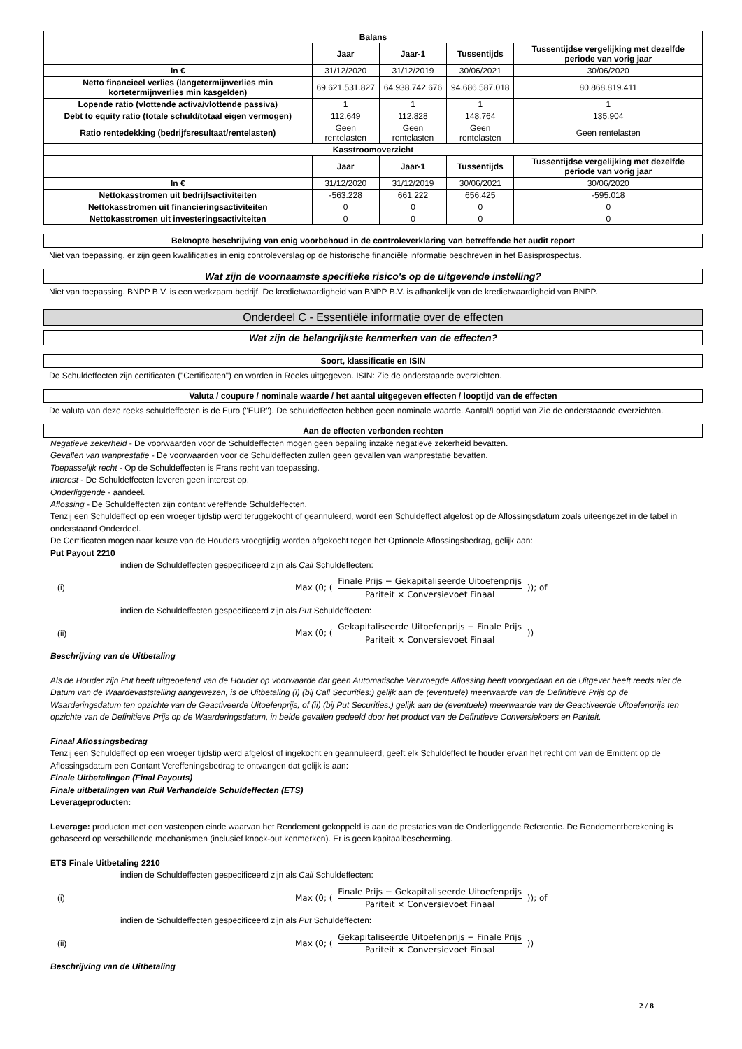| Balans | | | | |
| --- | --- | --- | --- | --- |
| | Jaar | Jaar-1 | Tussentijds | Tussentijdse vergelijking met dezelfde periode van vorig jaar |
| In € | 31/12/2020 | 31/12/2019 | 30/06/2021 | 30/06/2020 |
| Netto financieel verlies (langetermijnverlies min kortetermijnverlies min kasgelden) | 69.621.531.827 | 64.938.742.676 | 94.686.587.018 | 80.868.819.411 |
| Lopende ratio (vlottende activa/vlottende passiva) | 1 | 1 | 1 | 1 |
| Debt to equity ratio (totale schuld/totaal eigen vermogen) | 112.649 | 112.828 | 148.764 | 135.904 |
| Ratio rentedekking (bedrijfsresultaat/rentelasten) | Geen rentelasten | Geen rentelasten | Geen rentelasten | Geen rentelasten |
| Kasstroomoverzicht | | | | |
| | Jaar | Jaar-1 | Tussentijds | Tussentijdse vergelijking met dezelfde periode van vorig jaar |
| In € | 31/12/2020 | 31/12/2019 | 30/06/2021 | 30/06/2020 |
| Nettokasstromen uit bedrijfsactiviteiten | -563.228 | 661.222 | 656.425 | -595.018 |
| Nettokasstromen uit financieringsactiviteiten | 0 | 0 | 0 | 0 |
| Nettokasstromen uit investeringsactiviteiten | 0 | 0 | 0 | 0 |
Beknopte beschrijving van enig voorbehoud in de controleverklaring van betreffende het audit report
Niet van toepassing, er zijn geen kwalificaties in enig controleverslag op de historische financiële informatie beschreven in het Basisprospectus.
Wat zijn de voornaamste specifieke risico's op de uitgevende instelling?
Niet van toepassing. BNPP B.V. is een werkzaam bedrijf. De kredietwaardigheid van BNPP B.V. is afhankelijk van de kredietwaardigheid van BNPP.
Onderdeel C - Essentiële informatie over de effecten
Wat zijn de belangrijkste kenmerken van de effecten?
Soort, klassificatie en ISIN
De Schuldeffecten zijn certificaten ("Certificaten") en worden in Reeks uitgegeven. ISIN: Zie de onderstaande overzichten.
Valuta / coupure / nominale waarde / het aantal uitgegeven effecten / looptijd van de effecten
De valuta van deze reeks schuldeffecten is de Euro ("EUR"). De schuldeffecten hebben geen nominale waarde. Aantal/Looptijd van Zie de onderstaande overzichten.
Aan de effecten verbonden rechten
Negatieve zekerheid - De voorwaarden voor de Schuldeffecten mogen geen bepaling inzake negatieve zekerheid bevatten.
Gevallen van wanprestatie - De voorwaarden voor de Schuldeffecten zullen geen gevallen van wanprestatie bevatten.
Toepasselijk recht - Op de Schuldeffecten is Frans recht van toepassing.
Interest - De Schuldeffecten leveren geen interest op.
Onderliggende - aandeel.
Aflossing - De Schuldeffecten zijn contant vereffende Schuldeffecten.
Tenzij een Schuldeffect op een vroeger tijdstip werd teruggekocht of geannuleerd, wordt een Schuldeffect afgelost op de Aflossingsdatum zoals uiteengezet in de tabel in onderstaand Onderdeel.
De Certificaten mogen naar keuze van de Houders vroegtijdig worden afgekocht tegen het Optionele Aflossingsbedrag, gelijk aan:
Put Payout 2210
indien de Schuldeffecten gespecificeerd zijn als Call Schuldeffecten:
(i) Max (0; (
Finale Prijs − Gekapitaliseerde Uitoefenprijs
Pariteit × Conversievoet Finaal
)); of
indien de Schuldeffecten gespecificeerd zijn als Put Schuldeffecten:
(ii) Max (0; (
Gekapitaliseerde Uitoefenprijs − Finale Prijs
Pariteit × Conversievoet Finaal
))
Beschrijving van de Uitbetaling
Als de Houder zijn Put heeft uitgeoefend van de Houder op voorwaarde dat geen Automatische Vervroegde Aflossing heeft voorgedaan en de Uitgever heeft reeds niet de Datum van de Waardevaststelling aangewezen, is de Uitbetaling (i) (bij Call Securities:) gelijk aan de (eventuele) meerwaarde van de Definitieve Prijs op de Waarderingsdatum ten opzichte van de Geactiveerde Uitoefenprijs, of (ii) (bij Put Securities:) gelijk aan de (eventuele) meerwaarde van de Geactiveerde Uitoefenprijs ten opzichte van de Definitieve Prijs op de Waarderingsdatum, in beide gevallen gedeeld door het product van de Definitieve Conversiekoers en Pariteit.
Finaal Aflossingsbedrag
Tenzij een Schuldeffect op een vroeger tijdstip werd afgelost of ingekocht en geannuleerd, geeft elk Schuldeffect te houder ervan het recht om van de Emittent op de Aflossingsdatum een Contant Vereffeningsbedrag te ontvangen dat gelijk is aan:
Finale Uitbetalingen (Final Payouts)
Finale uitbetalingen van Ruil Verhandelde Schuldeffecten (ETS)
Leverageproducten:
Leverage: producten met een vasteopen einde waarvan het Rendement gekoppeld is aan de prestaties van de Onderliggende Referentie. De Rendementberekening is gebaseerd op verschillende mechanismen (inclusief knock-out kenmerken). Er is geen kapitaalbescherming.
ETS Finale Uitbetaling 2210
indien de Schuldeffecten gespecificeerd zijn als Call Schuldeffecten:
(i) Max (0; (
Finale Prijs − Gekapitaliseerde Uitoefenprijs
Pariteit × Conversievoet Finaal
)); of
indien de Schuldeffecten gespecificeerd zijn als Put Schuldeffecten:
(ii) Max (0; (
Gekapitaliseerde Uitoefenprijs − Finale Prijs
Pariteit × Conversievoet Finaal
))
Beschrijving van de Uitbetaling
2 / 8